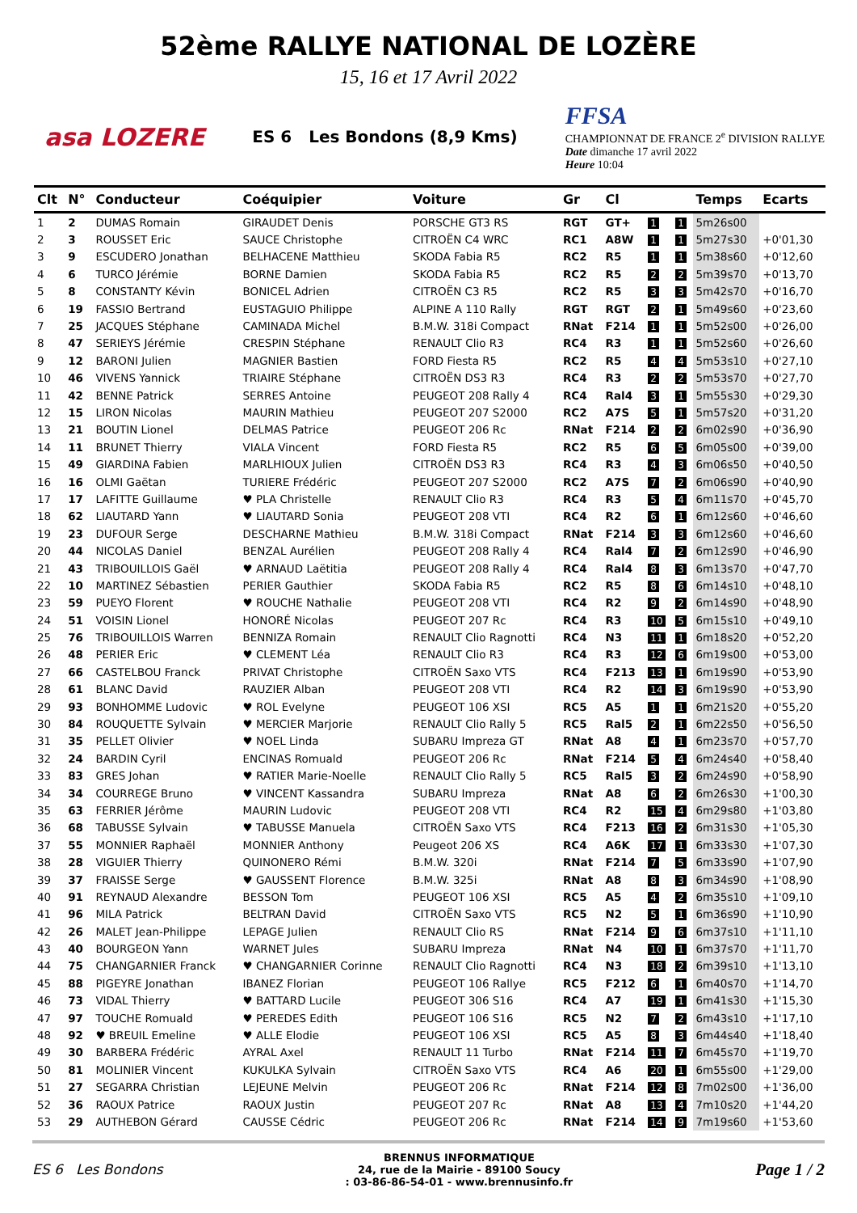52ème RALLYE NATIONAL DE LOZÈRE
15, 16 et 17 Avril 2022
asa LOZERE
ES 6 Les Bondons (8,9 Kms)
FFSA
CHAMPIONNAT DE FRANCE 2<sup>e</sup> DIVISION RALLYE
Date dimanche 17 avril 2022
Heure 10:04
| Clt | N° | Conducteur | Coéquipier | Voiture | Gr | Cl | | | Temps | Ecarts |
| --- | --- | --- | --- | --- | --- | --- | --- | --- | --- | --- |
| 1 | 2 | DUMAS Romain | GIRAUDET Denis | PORSCHE GT3 RS | RGT | GT+ | 1 | 1 | 5m26s00 | |
| 2 | 3 | ROUSSET Eric | SAUCE Christophe | CITROËN C4 WRC | RC1 | A8W | 1 | 1 | 5m27s30 | +0'01,30 |
| 3 | 9 | ESCUDERO Jonathan | BELHACENE Matthieu | SKODA Fabia R5 | RC2 | R5 | 1 | 1 | 5m38s60 | +0'12,60 |
| 4 | 6 | TURCO Jérémie | BORNE Damien | SKODA Fabia R5 | RC2 | R5 | 2 | 2 | 5m39s70 | +0'13,70 |
| 5 | 8 | CONSTANTY Kévin | BONICEL Adrien | CITROËN C3 R5 | RC2 | R5 | 3 | 3 | 5m42s70 | +0'16,70 |
| 6 | 19 | FASSIO Bertrand | EUSTAGUIO Philippe | ALPINE A 110 Rally | RGT | RGT | 2 | 1 | 5m49s60 | +0'23,60 |
| 7 | 25 | JACQUES Stéphane | CAMINADA Michel | B.M.W. 318i Compact | RNat | F214 | 1 | 1 | 5m52s00 | +0'26,00 |
| 8 | 47 | SERIEYS Jérémie | CRESPIN Stéphane | RENAULT Clio R3 | RC4 | R3 | 1 | 1 | 5m52s60 | +0'26,60 |
| 9 | 12 | BARONI Julien | MAGNIER Bastien | FORD Fiesta R5 | RC2 | R5 | 4 | 4 | 5m53s10 | +0'27,10 |
| 10 | 46 | VIVENS Yannick | TRIAIRE Stéphane | CITROËN DS3 R3 | RC4 | R3 | 2 | 2 | 5m53s70 | +0'27,70 |
| 11 | 42 | BENNE Patrick | SERRES Antoine | PEUGEOT 208 Rally 4 | RC4 | Ral4 | 3 | 1 | 5m55s30 | +0'29,30 |
| 12 | 15 | LIRON Nicolas | MAURIN Mathieu | PEUGEOT 207 S2000 | RC2 | A7S | 5 | 1 | 5m57s20 | +0'31,20 |
| 13 | 21 | BOUTIN Lionel | DELMAS Patrice | PEUGEOT 206 Rc | RNat | F214 | 2 | 2 | 6m02s90 | +0'36,90 |
| 14 | 11 | BRUNET Thierry | VIALA Vincent | FORD Fiesta R5 | RC2 | R5 | 6 | 5 | 6m05s00 | +0'39,00 |
| 15 | 49 | GIARDINA Fabien | MARLHIOUX Julien | CITROËN DS3 R3 | RC4 | R3 | 4 | 3 | 6m06s50 | +0'40,50 |
| 16 | 16 | OLMI Gaëtan | TURIERE Frédéric | PEUGEOT 207 S2000 | RC2 | A7S | 7 | 2 | 6m06s90 | +0'40,90 |
| 17 | 17 | LAFITTE Guillaume | ♥ PLA Christelle | RENAULT Clio R3 | RC4 | R3 | 5 | 4 | 6m11s70 | +0'45,70 |
| 18 | 62 | LIAUTARD Yann | ♥ LIAUTARD Sonia | PEUGEOT 208 VTI | RC4 | R2 | 6 | 1 | 6m12s60 | +0'46,60 |
| 19 | 23 | DUFOUR Serge | DESCHARNE Mathieu | B.M.W. 318i Compact | RNat | F214 | 3 | 3 | 6m12s60 | +0'46,60 |
| 20 | 44 | NICOLAS Daniel | BENZAL Aurélien | PEUGEOT 208 Rally 4 | RC4 | Ral4 | 7 | 2 | 6m12s90 | +0'46,90 |
| 21 | 43 | TRIBOUILLOIS Gaël | ♥ ARNAUD Laëtitia | PEUGEOT 208 Rally 4 | RC4 | Ral4 | 8 | 3 | 6m13s70 | +0'47,70 |
| 22 | 10 | MARTINEZ Sébastien | PERIER Gauthier | SKODA Fabia R5 | RC2 | R5 | 8 | 6 | 6m14s10 | +0'48,10 |
| 23 | 59 | PUEYO Florent | ♥ ROUCHE Nathalie | PEUGEOT 208 VTI | RC4 | R2 | 9 | 2 | 6m14s90 | +0'48,90 |
| 24 | 51 | VOISIN Lionel | HONORÉ Nicolas | PEUGEOT 207 Rc | RC4 | R3 | 10 | 5 | 6m15s10 | +0'49,10 |
| 25 | 76 | TRIBOUILLOIS Warren | BENNIZA Romain | RENAULT Clio Ragnotti | RC4 | N3 | 11 | 1 | 6m18s20 | +0'52,20 |
| 26 | 48 | PERIER Eric | ♥ CLEMENT Léa | RENAULT Clio R3 | RC4 | R3 | 12 | 6 | 6m19s00 | +0'53,00 |
| 27 | 66 | CASTELBOU Franck | PRIVAT Christophe | CITROËN Saxo VTS | RC4 | F213 | 13 | 1 | 6m19s90 | +0'53,90 |
| 28 | 61 | BLANC David | RAUZIER Alban | PEUGEOT 208 VTI | RC4 | R2 | 14 | 3 | 6m19s90 | +0'53,90 |
| 29 | 93 | BONHOMME Ludovic | ♥ ROL Evelyne | PEUGEOT 106 XSI | RC5 | A5 | 1 | 1 | 6m21s20 | +0'55,20 |
| 30 | 84 | ROUQUETTE Sylvain | ♥ MERCIER Marjorie | RENAULT Clio Rally 5 | RC5 | Ral5 | 2 | 1 | 6m22s50 | +0'56,50 |
| 31 | 35 | PELLET Olivier | ♥ NOEL Linda | SUBARU Impreza GT | RNat | A8 | 4 | 1 | 6m23s70 | +0'57,70 |
| 32 | 24 | BARDIN Cyril | ENCINAS Romuald | PEUGEOT 206 Rc | RNat | F214 | 5 | 4 | 6m24s40 | +0'58,40 |
| 33 | 83 | GRES Johan | ♥ RATIER Marie-Noelle | RENAULT Clio Rally 5 | RC5 | Ral5 | 3 | 2 | 6m24s90 | +0'58,90 |
| 34 | 34 | COURREGE Bruno | ♥ VINCENT Kassandra | SUBARU Impreza | RNat | A8 | 6 | 2 | 6m26s30 | +1'00,30 |
| 35 | 63 | FERRIER Jérôme | MAURIN Ludovic | PEUGEOT 208 VTI | RC4 | R2 | 15 | 4 | 6m29s80 | +1'03,80 |
| 36 | 68 | TABUSSE Sylvain | ♥ TABUSSE Manuela | CITROËN Saxo VTS | RC4 | F213 | 16 | 2 | 6m31s30 | +1'05,30 |
| 37 | 55 | MONNIER Raphaël | MONNIER Anthony | Peugeot 206 XS | RC4 | A6K | 17 | 1 | 6m33s30 | +1'07,30 |
| 38 | 28 | VIGUIER Thierry | QUINONERO Rémi | B.M.W. 320i | RNat | F214 | 7 | 5 | 6m33s90 | +1'07,90 |
| 39 | 37 | FRAISSE Serge | ♥ GAUSSENT Florence | B.M.W. 325i | RNat | A8 | 8 | 3 | 6m34s90 | +1'08,90 |
| 40 | 91 | REYNAUD Alexandre | BESSON Tom | PEUGEOT 106 XSI | RC5 | A5 | 4 | 2 | 6m35s10 | +1'09,10 |
| 41 | 96 | MILA Patrick | BELTRAN David | CITROËN Saxo VTS | RC5 | N2 | 5 | 1 | 6m36s90 | +1'10,90 |
| 42 | 26 | MALET Jean-Philippe | LEPAGE Julien | RENAULT Clio RS | RNat | F214 | 9 | 6 | 6m37s10 | +1'11,10 |
| 43 | 40 | BOURGEON Yann | WARNET Jules | SUBARU Impreza | RNat | N4 | 10 | 1 | 6m37s70 | +1'11,70 |
| 44 | 75 | CHANGARNIER Franck | ♥ CHANGARNIER Corinne | RENAULT Clio Ragnotti | RC4 | N3 | 18 | 2 | 6m39s10 | +1'13,10 |
| 45 | 88 | PIGEYRE Jonathan | IBANEZ Florian | PEUGEOT 106 Rallye | RC5 | F212 | 6 | 1 | 6m40s70 | +1'14,70 |
| 46 | 73 | VIDAL Thierry | ♥ BATTARD Lucile | PEUGEOT 306 S16 | RC4 | A7 | 19 | 1 | 6m41s30 | +1'15,30 |
| 47 | 97 | TOUCHE Romuald | ♥ PEREDES Edith | PEUGEOT 106 S16 | RC5 | N2 | 7 | 2 | 6m43s10 | +1'17,10 |
| 48 | 92 | ♥ BREUIL Emeline | ♥ ALLE Elodie | PEUGEOT 106 XSI | RC5 | A5 | 8 | 3 | 6m44s40 | +1'18,40 |
| 49 | 30 | BARBERA Frédéric | AYRAL Axel | RENAULT 11 Turbo | RNat | F214 | 11 | 7 | 6m45s70 | +1'19,70 |
| 50 | 81 | MOLINIER Vincent | KUKULKA Sylvain | CITROËN Saxo VTS | RC4 | A6 | 20 | 1 | 6m55s00 | +1'29,00 |
| 51 | 27 | SEGARRA Christian | LEJEUNE Melvin | PEUGEOT 206 Rc | RNat | F214 | 12 | 8 | 7m02s00 | +1'36,00 |
| 52 | 36 | RAOUX Patrice | RAOUX Justin | PEUGEOT 207 Rc | RNat | A8 | 13 | 4 | 7m10s20 | +1'44,20 |
| 53 | 29 | AUTHEBON Gérard | CAUSSE Cédric | PEUGEOT 206 Rc | RNat | F214 | 14 | 9 | 7m19s60 | +1'53,60 |
ES 6 Les Bondons
BRENNUS INFORMATIQUE
24, rue de la Mairie - 89100 Soucy
: 03-86-86-54-01 - www.brennusinfo.fr
Page 1 / 2